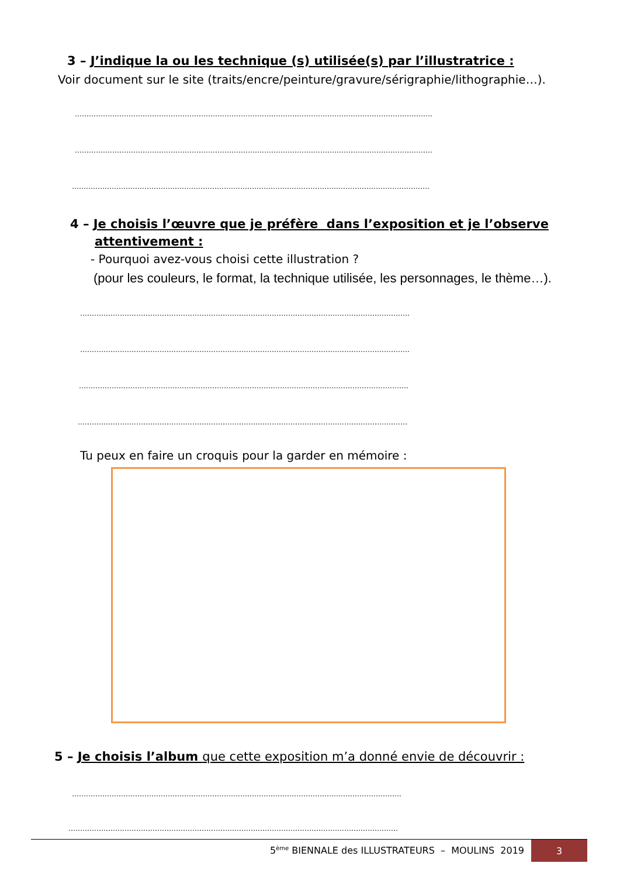3 – J’indique la ou les technique (s) utilisée(s) par l’illustratrice :
Voir document sur le site (traits/encre/peinture/gravure/sérigraphie/lithographie…).
………………………………………………………………………………………………………………………………………
………………………………………………………………………………………………………………………………………
………………………………………………………………………………………………………………………………………
4 – Je choisis l’œuvre que je préfère dans l’exposition et je l’observe
attentivement :
- Pourquoi avez-vous choisi cette illustration ?
(pour les couleurs, le format, la technique utilisée, les personnages, le thème…).
……………………………………………………………………………………………………………………………
……………………………………………………………………………………………………………………………
……………………………………………………………………………………………………………………………
……………………………………………………………………………………………………………………………
Tu peux en faire un croquis pour la garder en mémoire :
5 – Je choisis l’album que cette exposition m’a donné envie de découvrir :
……………………………………………………………………………………………………………………………
……………………………………………………………………………………………………………………………
5<sup>ème</sup> BIENNALE des ILLUSTRATEURS – MOULINS 2019 3